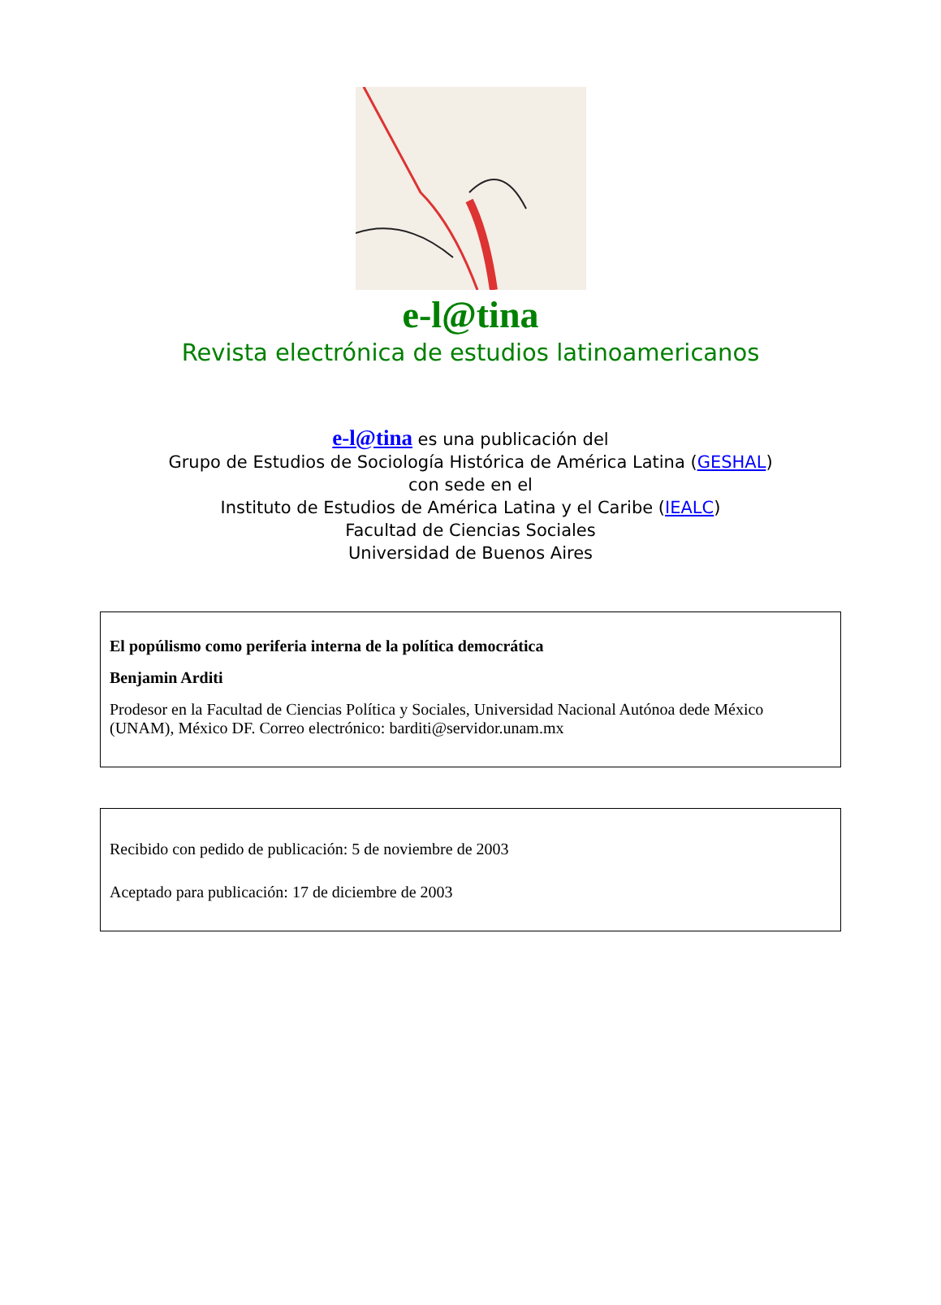e-l@tina
Revista electrónica de estudios latinoamericanos
e-l@tina es una publicación del
Grupo de Estudios de Sociología Histórica de América Latina (GESHAL)
con sede en el
Instituto de Estudios de América Latina y el Caribe (IEALC)
Facultad de Ciencias Sociales
Universidad de Buenos Aires
El popúlismo como periferia interna de la política democrática
Benjamin Arditi
Prodesor en la Facultad de Ciencias Política y Sociales, Universidad Nacional Autónoa dede México (UNAM), México DF. Correo electrónico: barditi@servidor.unam.mx
Recibido con pedido de publicación: 5 de noviembre de 2003
Aceptado para publicación: 17 de diciembre de 2003